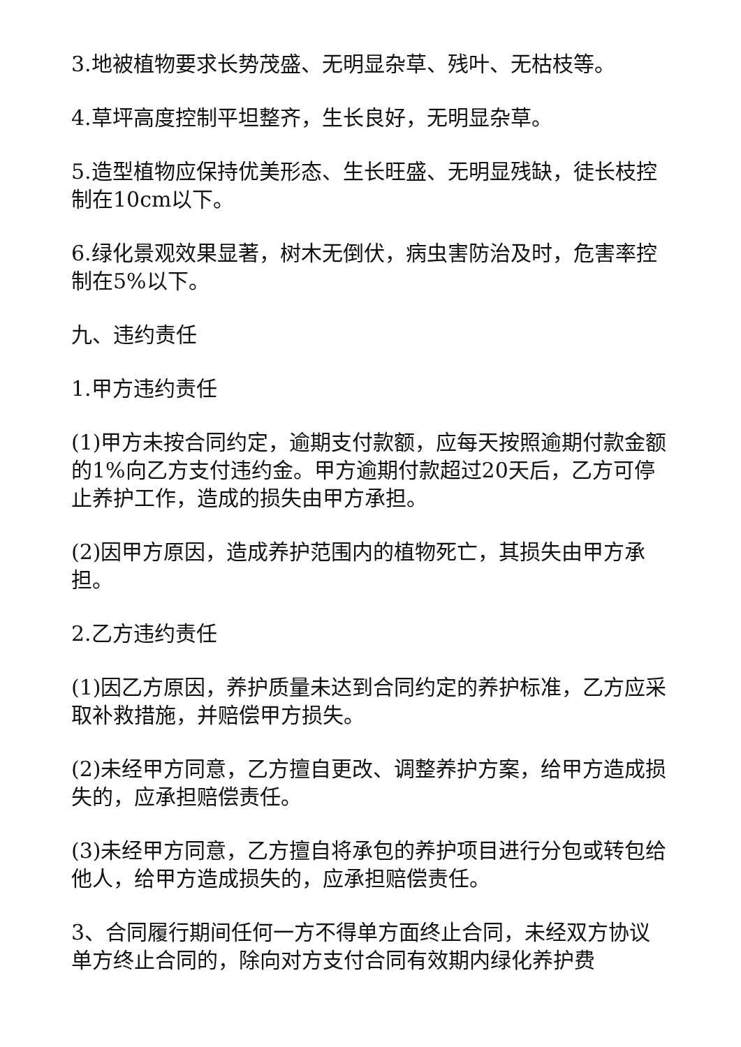3.地被植物要求长势茂盛、无明显杂草、残叶、无枯枝等。
4.草坪高度控制平坦整齐，生长良好，无明显杂草。
5.造型植物应保持优美形态、生长旺盛、无明显残缺，徒长枝控制在10cm以下。
6.绿化景观效果显著，树木无倒伏，病虫害防治及时，危害率控制在5%以下。
九、违约责任
1.甲方违约责任
(1)甲方未按合同约定，逾期支付款额，应每天按照逾期付款金额的1%向乙方支付违约金。甲方逾期付款超过20天后，乙方可停止养护工作，造成的损失由甲方承担。
(2)因甲方原因，造成养护范围内的植物死亡，其损失由甲方承担。
2.乙方违约责任
(1)因乙方原因，养护质量未达到合同约定的养护标准，乙方应采取补救措施，并赔偿甲方损失。
(2)未经甲方同意，乙方擅自更改、调整养护方案，给甲方造成损失的，应承担赔偿责任。
(3)未经甲方同意，乙方擅自将承包的养护项目进行分包或转包给他人，给甲方造成损失的，应承担赔偿责任。
3、合同履行期间任何一方不得单方面终止合同，未经双方协议单方终止合同的，除向对方支付合同有效期内绿化养护费